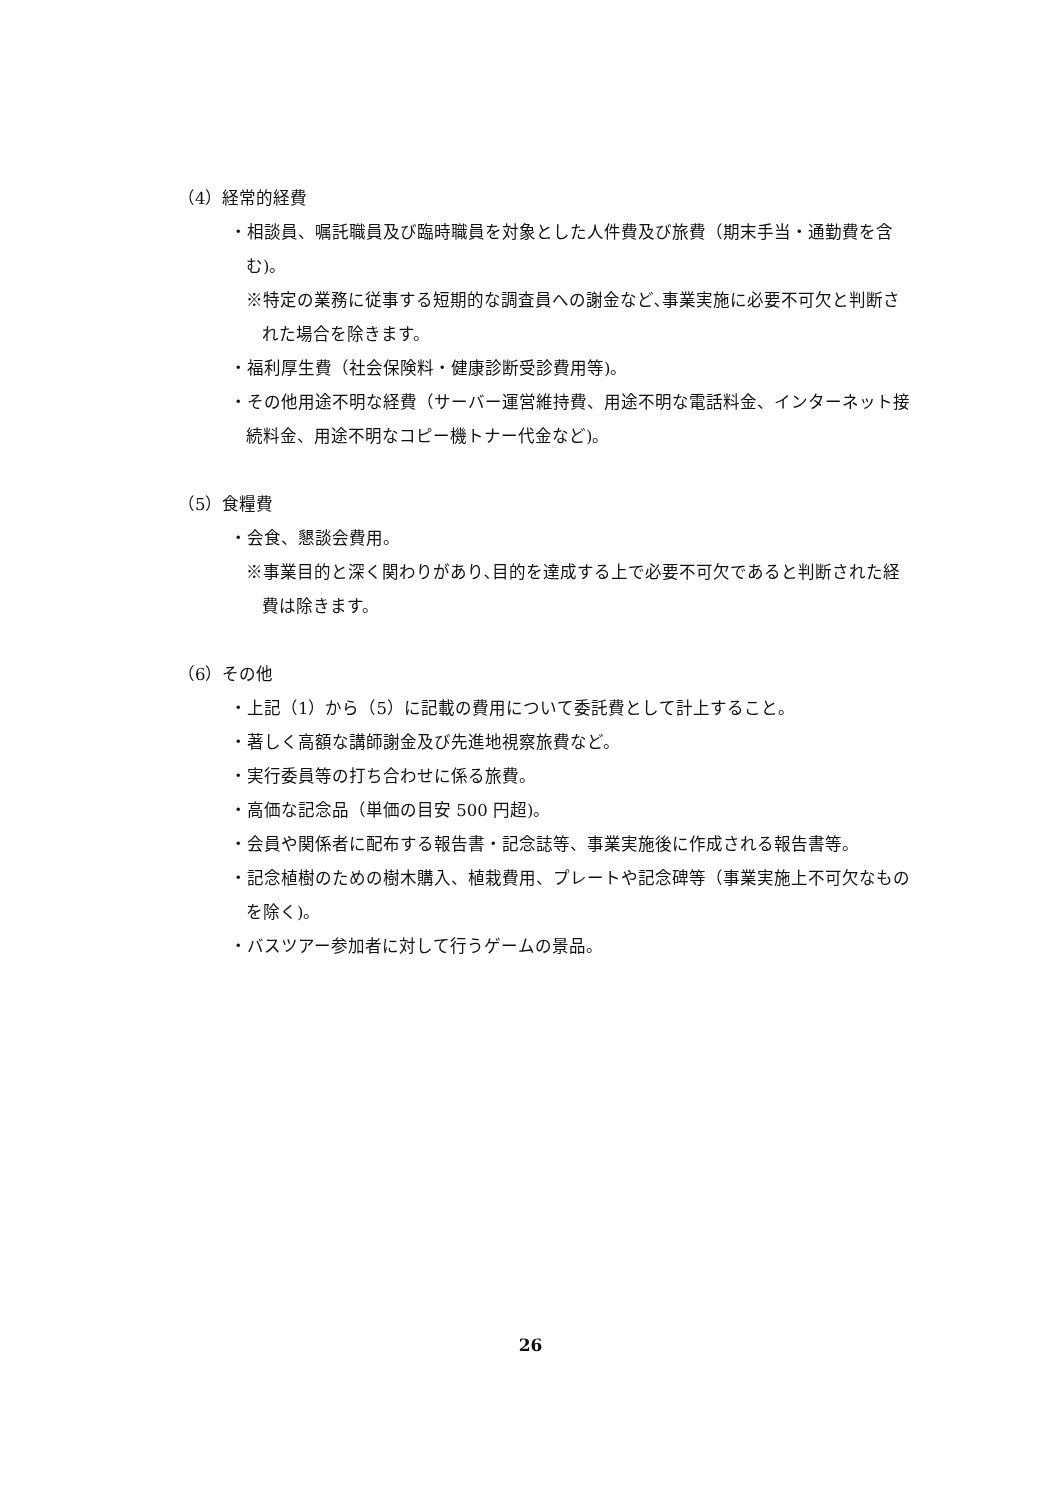（4）経常的経費
・相談員、嘱託職員及び臨時職員を対象とした人件費及び旅費（期末手当・通勤費を含む)。
※特定の業務に従事する短期的な調査員への謝金など､事業実施に必要不可欠と判断された場合を除きます。
・福利厚生費（社会保険料・健康診断受診費用等)。
・その他用途不明な経費（サーバー運営維持費、用途不明な電話料金、インターネット接続料金、用途不明なコピー機トナー代金など)。
（5）食糧費
・会食、懇談会費用。
※事業目的と深く関わりがあり､目的を達成する上で必要不可欠であると判断された経費は除きます。
（6）その他
・上記（1）から（5）に記載の費用について委託費として計上すること。
・著しく高額な講師謝金及び先進地視察旅費など。
・実行委員等の打ち合わせに係る旅費。
・高価な記念品（単価の目安 500 円超)。
・会員や関係者に配布する報告書・記念誌等、事業実施後に作成される報告書等。
・記念植樹のための樹木購入、植栽費用、プレートや記念碑等（事業実施上不可欠なものを除く)。
・バスツアー参加者に対して行うゲームの景品。
26